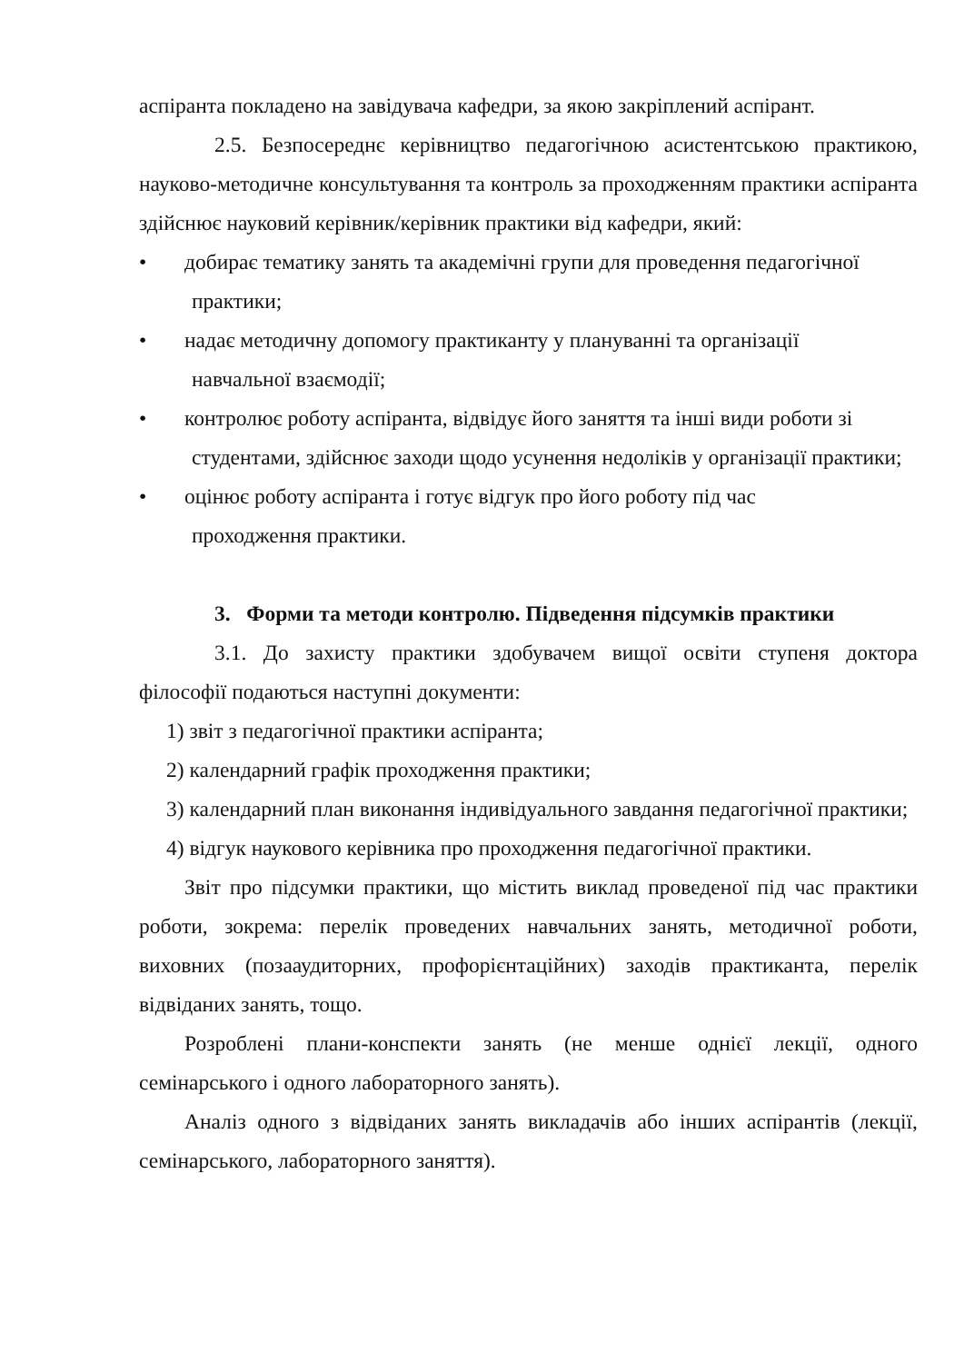аспіранта покладено на завідувача кафедри, за якою закріплений аспірант.
2.5. Безпосереднє керівництво педагогічною асистентською практикою, науково-методичне консультування та контроль за проходженням практики аспіранта здійснює науковий керівник/керівник практики від кафедри, який:
• добирає тематику занять та академічні групи для проведення педагогічної
практики;
• надає методичну допомогу практиканту у плануванні та організації
навчальної взаємодії;
• контролює роботу аспіранта, відвідує його заняття та інші види роботи зі
студентами, здійснює заходи щодо усунення недоліків у організації практики;
• оцінює роботу аспіранта і готує відгук про його роботу під час
проходження практики.
3. Форми та методи контролю. Підведення підсумків практики
3.1. До захисту практики здобувачем вищої освіти ступеня доктора філософії подаються наступні документи:
1) звіт з педагогічної практики аспіранта;
2) календарний графік проходження практики;
3) календарний план виконання індивідуального завдання педагогічної практики;
4) відгук наукового керівника про проходження педагогічної практики.
Звіт про підсумки практики, що містить виклад проведеної під час практики роботи, зокрема: перелік проведених навчальних занять, методичної роботи, виховних (позааудиторних, профорієнтаційних) заходів практиканта, перелік відвіданих занять, тощо.
Розроблені плани-конспекти занять (не менше однієї лекції, одного семінарського і одного лабораторного занять).
Аналіз одного з відвіданих занять викладачів або інших аспірантів (лекції, семінарського, лабораторного заняття).